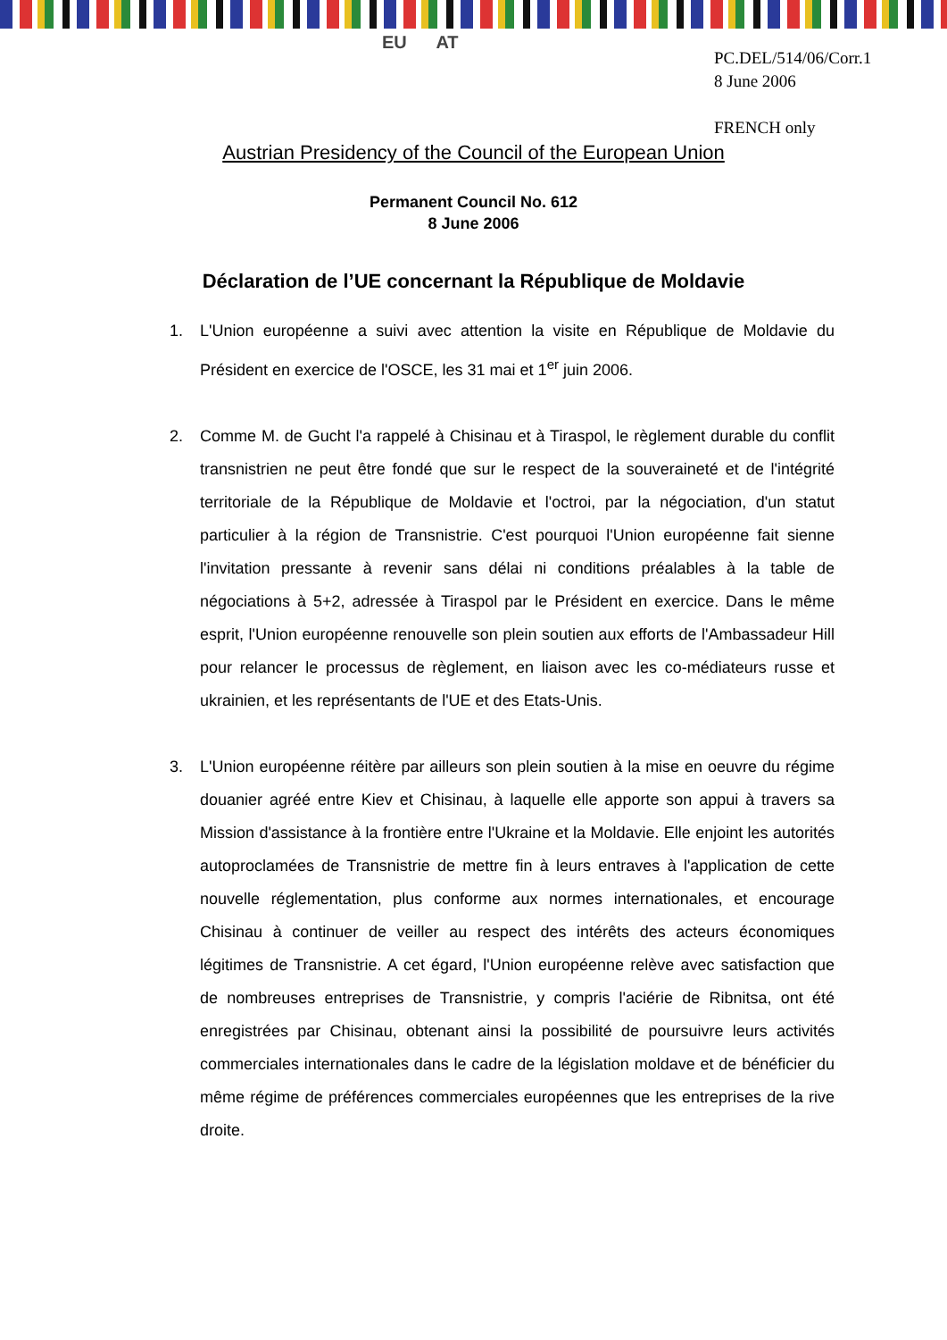EU AT
PC.DEL/514/06/Corr.1
8 June 2006
FRENCH only
Austrian Presidency of the Council of the European Union
Permanent Council No. 612
8 June 2006
Déclaration de l’UE concernant la République de Moldavie
1. L'Union européenne a suivi avec attention la visite en République de Moldavie du Président en exercice de l'OSCE, les 31 mai et 1<sup>er</sup> juin 2006.
2. Comme M. de Gucht l'a rappelé à Chisinau et à Tiraspol, le règlement durable du conflit transnistrien ne peut être fondé que sur le respect de la souveraineté et de l'intégrité territoriale de la République de Moldavie et l'octroi, par la négociation, d'un statut particulier à la région de Transnistrie. C'est pourquoi l'Union européenne fait sienne l'invitation pressante à revenir sans délai ni conditions préalables à la table de négociations à 5+2, adressée à Tiraspol par le Président en exercice. Dans le même esprit, l'Union européenne renouvelle son plein soutien aux efforts de l'Ambassadeur Hill pour relancer le processus de règlement, en liaison avec les co-médiateurs russe et ukrainien, et les représentants de l'UE et des Etats-Unis.
3. L'Union européenne réitère par ailleurs son plein soutien à la mise en oeuvre du régime douanier agréé entre Kiev et Chisinau, à laquelle elle apporte son appui à travers sa Mission d'assistance à la frontière entre l'Ukraine et la Moldavie. Elle enjoint les autorités autoproclamées de Transnistrie de mettre fin à leurs entraves à l'application de cette nouvelle réglementation, plus conforme aux normes internationales, et encourage Chisinau à continuer de veiller au respect des intérêts des acteurs économiques légitimes de Transnistrie. A cet égard, l'Union européenne relève avec satisfaction que de nombreuses entreprises de Transnistrie, y compris l'aciérie de Ribnitsa, ont été enregistrées par Chisinau, obtenant ainsi la possibilité de poursuivre leurs activités commerciales internationales dans le cadre de la législation moldave et de bénéficier du même régime de préférences commerciales européennes que les entreprises de la rive droite.